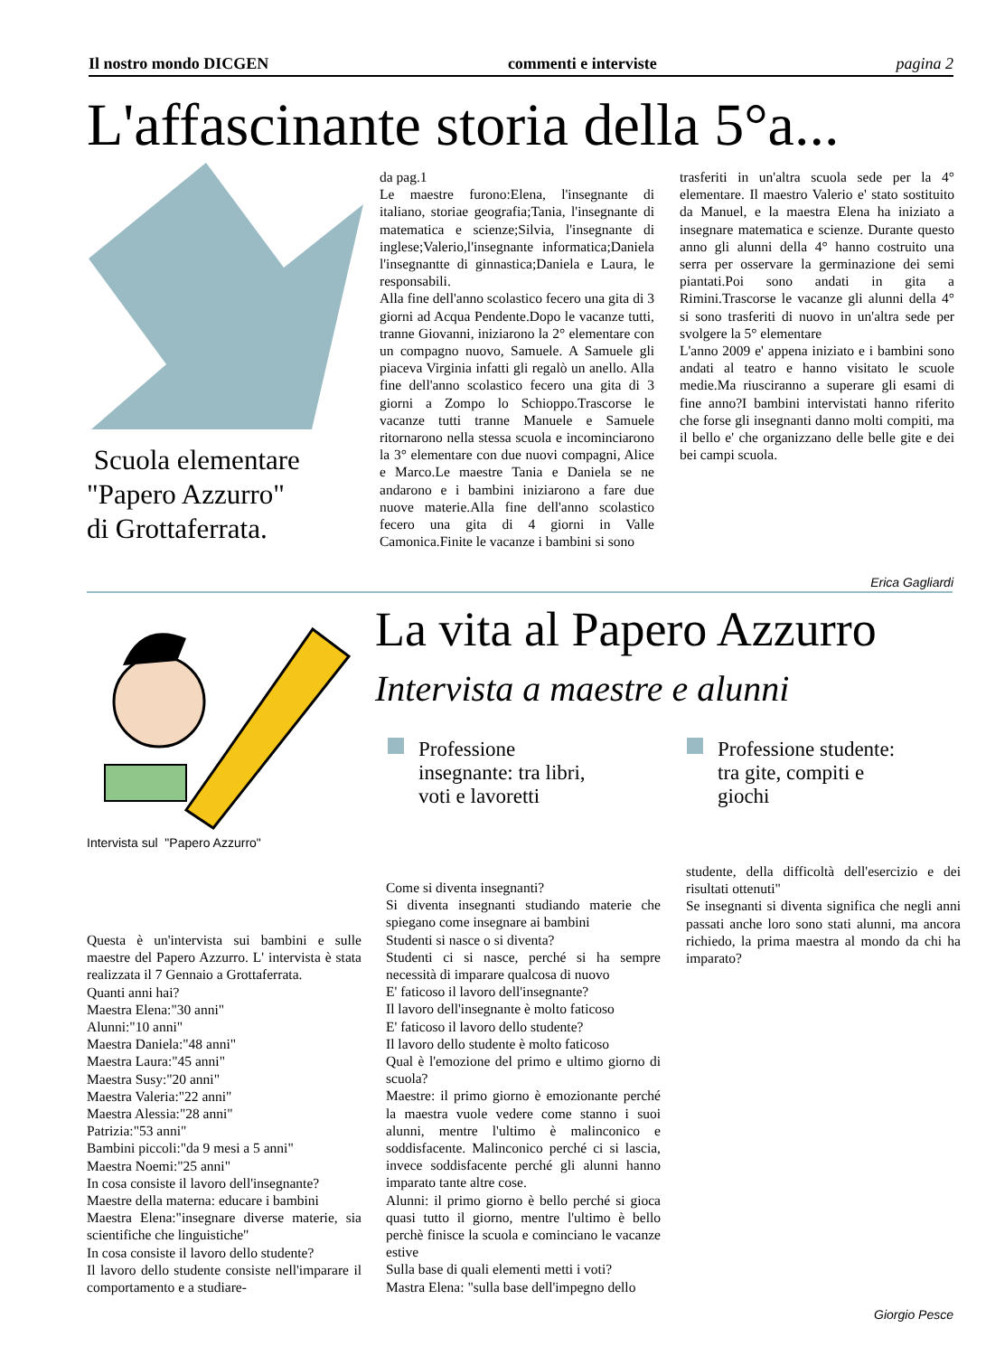Il nostro mondo DICGEN commenti e interviste pagina 2
L'affascinante storia della 5°a...
Scuola elementare
"Papero Azzurro"
di Grottaferrata.
da pag.1
Le maestre furono:Elena, l'insegnante di italiano, storiae geografia;Tania, l'insegnante di matematica e scienze;Silvia, l'insegnante di inglese;Valerio,l'insegnante informatica;Daniela l'insegnantte di ginnastica;Daniela e Laura, le responsabili.
Alla fine dell'anno scolastico fecero una gita di 3 giorni ad Acqua Pendente.Dopo le vacanze tutti, tranne Giovanni, iniziarono la 2° elementare con un compagno nuovo, Samuele. A Samuele gli piaceva Virginia infatti gli regalò un anello. Alla fine dell'anno scolastico fecero una gita di 3 giorni a Zompo lo Schioppo.Trascorse le vacanze tutti tranne Manuele e Samuele ritornarono nella stessa scuola e incominciarono la 3° elementare con due nuovi compagni, Alice e Marco.Le maestre Tania e Daniela se ne andarono e i bambini iniziarono a fare due nuove materie.Alla fine dell'anno scolastico fecero una gita di 4 giorni in Valle Camonica.Finite le vacanze i bambini si sono
trasferiti in un'altra scuola sede per la 4° elementare. Il maestro Valerio e' stato sostituito da Manuel, e la maestra Elena ha iniziato a insegnare matematica e scienze. Durante questo anno gli alunni della 4° hanno costruito una serra per osservare la germinazione dei semi piantati.Poi sono andati in gita a Rimini.Trascorse le vacanze gli alunni della 4° si sono trasferiti di nuovo in un'altra sede per svolgere la 5° elementare
L'anno 2009 e' appena iniziato e i bambini sono andati al teatro e hanno visitato le scuole medie.Ma riusciranno a superare gli esami di fine anno?I bambini intervistati hanno riferito che forse gli insegnanti danno molti compiti, ma il bello e' che organizzano delle belle gite e dei bei campi scuola.
Erica Gagliardi
Intervista sul "Papero Azzurro"
La vita al Papero Azzurro
Intervista a maestre e alunni
Professione
insegnante: tra libri,
voti e lavoretti
Professione studente:
tra gite, compiti e
giochi
Questa è un'intervista sui bambini e sulle maestre del Papero Azzurro. L' intervista è stata realizzata il 7 Gennaio a Grottaferrata.
Quanti anni hai?
Maestra Elena:"30 anni"
Alunni:"10 anni"
Maestra Daniela:"48 anni"
Maestra Laura:"45 anni"
Maestra Susy:"20 anni"
Maestra Valeria:"22 anni"
Maestra Alessia:"28 anni"
Patrizia:"53 anni"
Bambini piccoli:"da 9 mesi a 5 anni"
Maestra Noemi:"25 anni"
In cosa consiste il lavoro dell'insegnante?
Maestre della materna: educare i bambini
Maestra Elena:"insegnare diverse materie, sia scientifiche che linguistiche"
In cosa consiste il lavoro dello studente?
Il lavoro dello studente consiste nell'imparare il comportamento e a studiare-
Come si diventa insegnanti?
Si diventa insegnanti studiando materie che spiegano come insegnare ai bambini
Studenti si nasce o si diventa?
Studenti ci si nasce, perché si ha sempre necessità di imparare qualcosa di nuovo
E' faticoso il lavoro dell'insegnante?
Il lavoro dell'insegnante è molto faticoso
E' faticoso il lavoro dello studente?
Il lavoro dello studente è molto faticoso
Qual è l'emozione del primo e ultimo giorno di scuola?
Maestre: il primo giorno è emozionante perché la maestra vuole vedere come stanno i suoi alunni, mentre l'ultimo è malinconico e soddisfacente. Malinconico perché ci si lascia, invece soddisfacente perché gli alunni hanno imparato tante altre cose.
Alunni: il primo giorno è bello perché si gioca quasi tutto il giorno, mentre l'ultimo è bello perchè finisce la scuola e cominciano le vacanze estive
Sulla base di quali elementi metti i voti?
Mastra Elena: "sulla base dell'impegno dello
studente, della difficoltà dell'esercizio e dei risultati ottenuti"
Se insegnanti si diventa significa che negli anni passati anche loro sono stati alunni, ma ancora richiedo, la prima maestra al mondo da chi ha imparato?
Giorgio Pesce